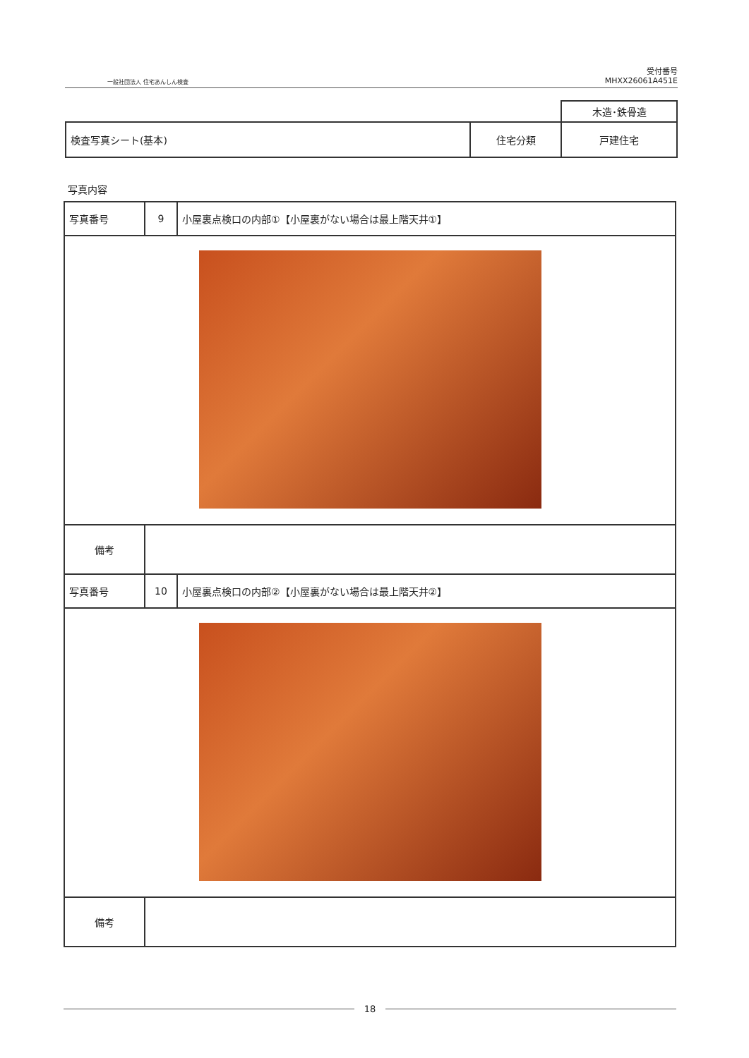一般社団法人 住宅あんしん検査
受付番号
MHXX26061A451E
| | | 木造･鉄骨造 |
| 検査写真シート(基本) | 住宅分類 | 戸建住宅 |
写真内容
| 写真番号 | 9 | 小屋裏点検口の内部①【小屋裏がない場合は最上階天井①】 |
| 備考 | | |
| 写真番号 | 10 | 小屋裏点検口の内部②【小屋裏がない場合は最上階天井②】 |
| 備考 | | |
18